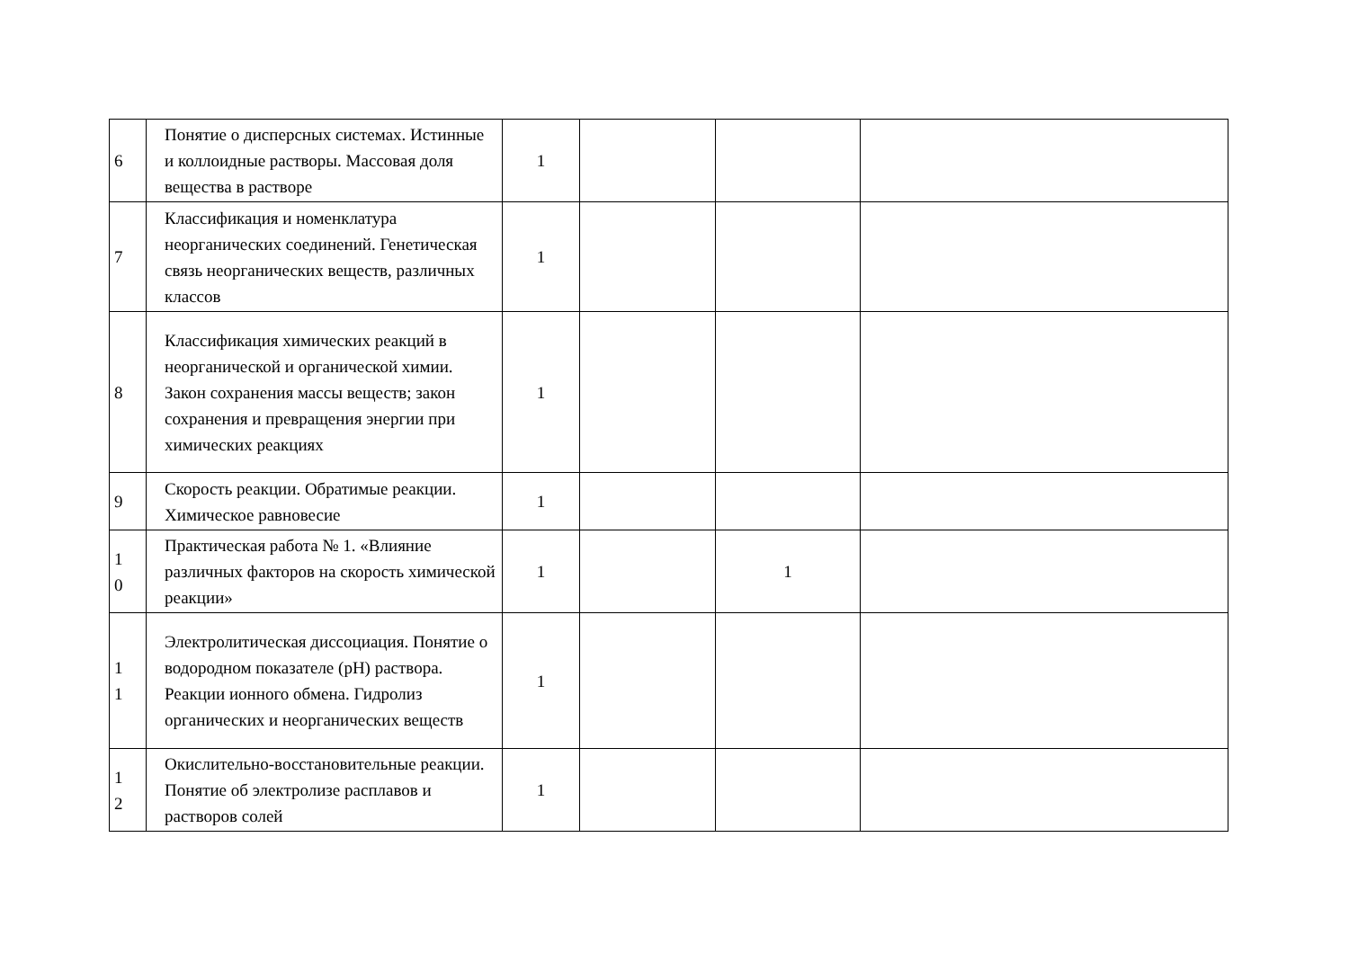| 6 | Понятие о дисперсных системах. Истинные и коллоидные растворы. Массовая доля вещества в растворе | 1 | | | |
| 7 | Классификация и номенклатура неорганических соединений. Генетическая связь неорганических веществ, различных классов | 1 | | | |
| 8 | Классификация химических реакций в неорганической и органической химии. Закон сохранения массы веществ; закон сохранения и превращения энергии при химических реакциях | 1 | | | |
| 9 | Скорость реакции. Обратимые реакции. Химическое равновесие | 1 | | | |
| 1 0 | Практическая работа № 1. «Влияние различных факторов на скорость химической реакции» | 1 | | 1 | |
| 1 1 | Электролитическая диссоциация. Понятие о водородном показателе (рН) раствора. Реакции ионного обмена. Гидролиз органических и неорганических веществ | 1 | | | |
| 1 2 | Окислительно-восстановительные реакции. Понятие об электролизе расплавов и растворов солей | 1 | | | |